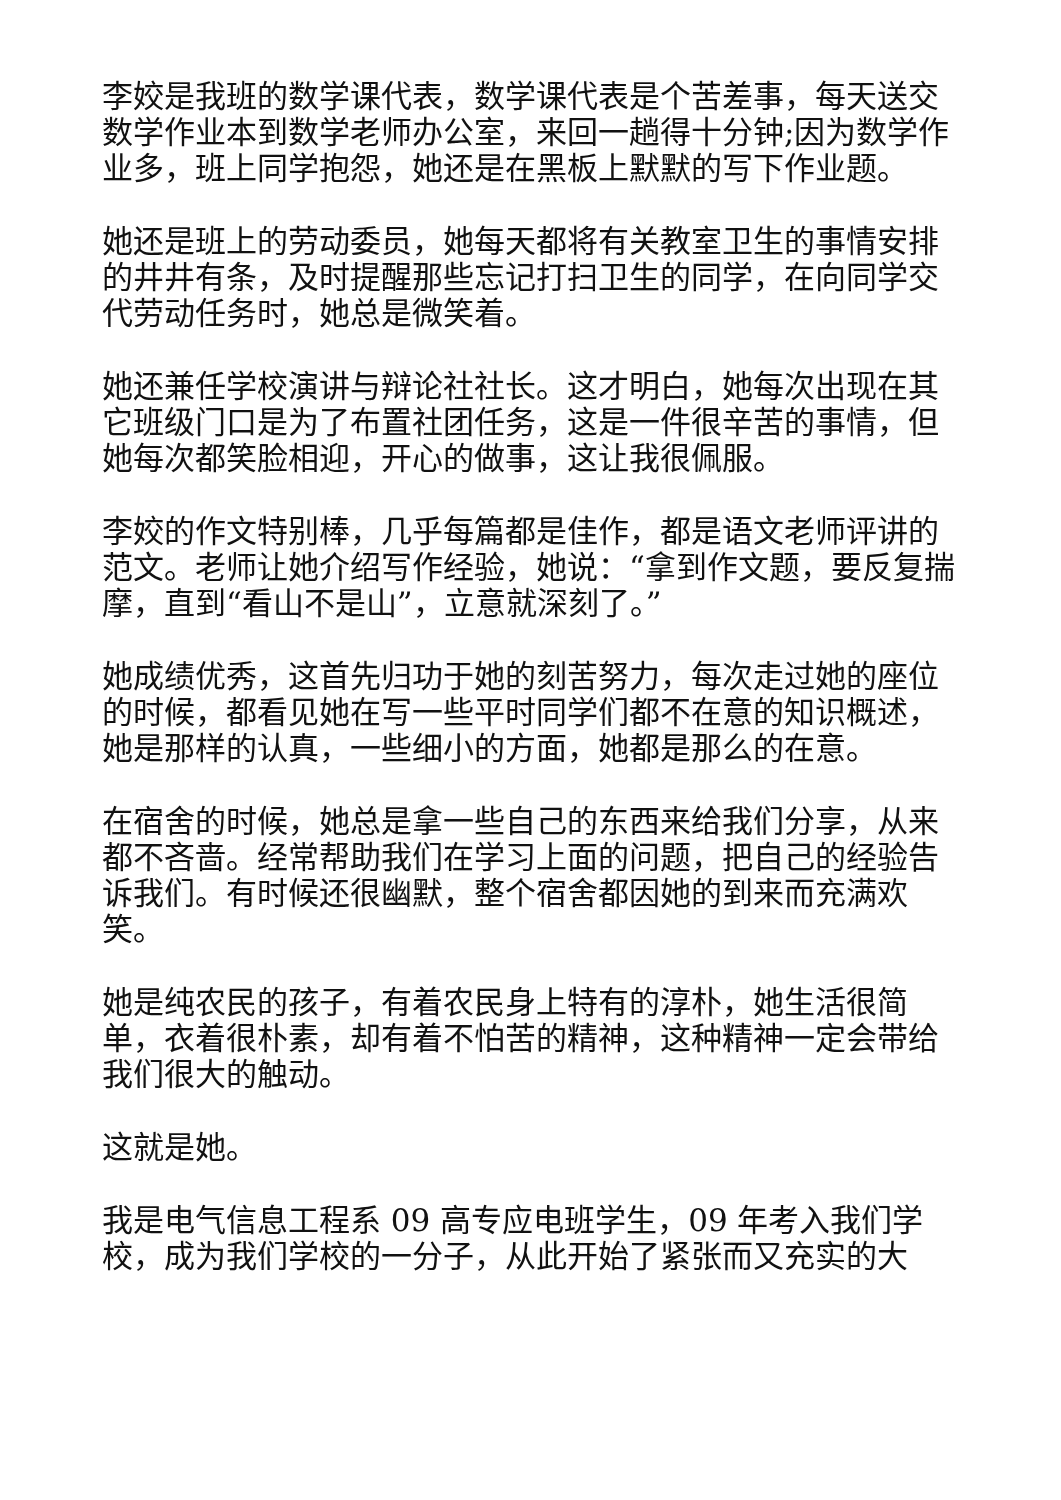李姣是我班的数学课代表，数学课代表是个苦差事，每天送交数学作业本到数学老师办公室，来回一趟得十分钟;因为数学作业多，班上同学抱怨，她还是在黑板上默默的写下作业题。
她还是班上的劳动委员，她每天都将有关教室卫生的事情安排的井井有条，及时提醒那些忘记打扫卫生的同学，在向同学交代劳动任务时，她总是微笑着。
她还兼任学校演讲与辩论社社长。这才明白，她每次出现在其它班级门口是为了布置社团任务，这是一件很辛苦的事情，但她每次都笑脸相迎，开心的做事，这让我很佩服。
李姣的作文特别棒，几乎每篇都是佳作，都是语文老师评讲的范文。老师让她介绍写作经验，她说：“拿到作文题，要反复揣摩，直到“看山不是山”，立意就深刻了。”
她成绩优秀，这首先归功于她的刻苦努力，每次走过她的座位的时候，都看见她在写一些平时同学们都不在意的知识概述，她是那样的认真，一些细小的方面，她都是那么的在意。
在宿舍的时候，她总是拿一些自己的东西来给我们分享，从来都不吝啬。经常帮助我们在学习上面的问题，把自己的经验告诉我们。有时候还很幽默，整个宿舍都因她的到来而充满欢笑。
她是纯农民的孩子，有着农民身上特有的淳朴，她生活很简单，衣着很朴素，却有着不怕苦的精神，这种精神一定会带给我们很大的触动。
这就是她。
我是电气信息工程系 09 高专应电班学生，09 年考入我们学校，成为我们学校的一分子，从此开始了紧张而又充实的大